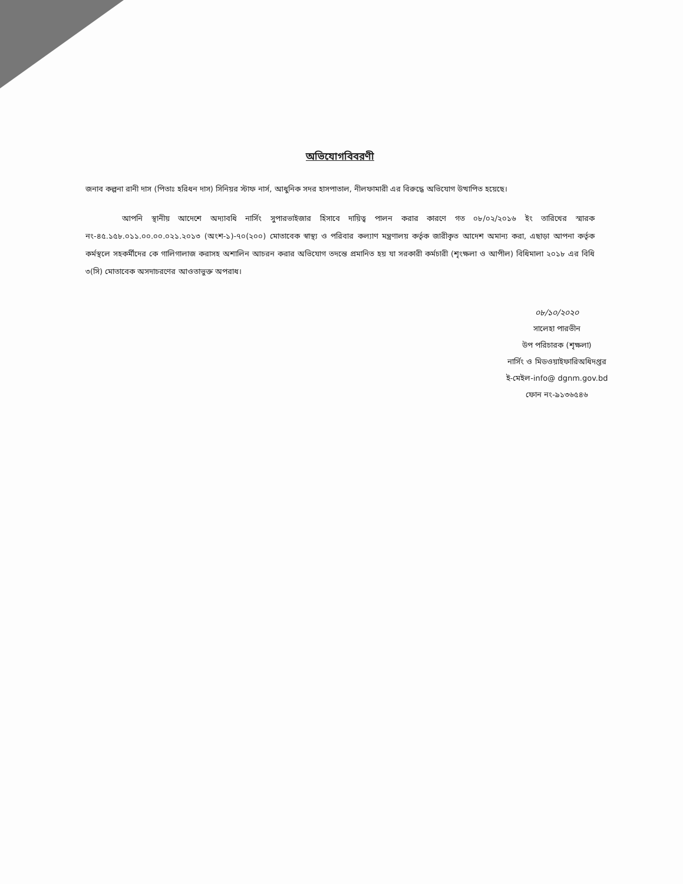অভিযোগবিবরণী
জনাব কল্পনা রানী দাস (পিতাঃ হরিধন দাস) সিনিয়র স্টাফ নার্স, আধুনিক সদর হাসপাতাল, নীলফামারী এর বিরুদ্ধে অভিযোগ উত্থাপিত হয়েছে।
আপনি স্থানীয় আদেশে অদ্যাবধি নার্সিং সুপারভাইজার হিসাবে দায়িত্ব পালন করার কারণে গত ০৮/০২/২০১৬ ইং তারিখের স্মারক নং-৪৫.১৫৮.০১১.০০.০০.০২১.২০১৩ (অংশ-১)-৭০(২০০) মোতাবেক স্বাস্থ্য ও পরিবার কল্যাণ মন্ত্রণালয় কর্তৃক জারীকৃত আদেশ অমান্য করা, এছাড়া আপনা কর্তৃক কর্মস্থলে সহকর্মীদের কে গালিগালাজ করাসহ অশালিন আচরন করার অভিযোগ তদন্তে প্রমানিত হয় যা সরকারী কর্মচারী (শৃংক্ষলা ও আপীল) বিধিমালা ২০১৮ এর বিধি ৩(সি) মোতাবেক অসদাচরণের আওতাভুক্ত অপরাধ।
০৮/১০/২০২০
সালেহা পারভীন
উপ পরিচারক (শৃক্ষলা)
নার্সিং ও মিডওয়াইফারিঅধিদপ্তর
ই-মেইল-info@ dgnm.gov.bd
ফোন নং-৯১৩৬৫৪৬